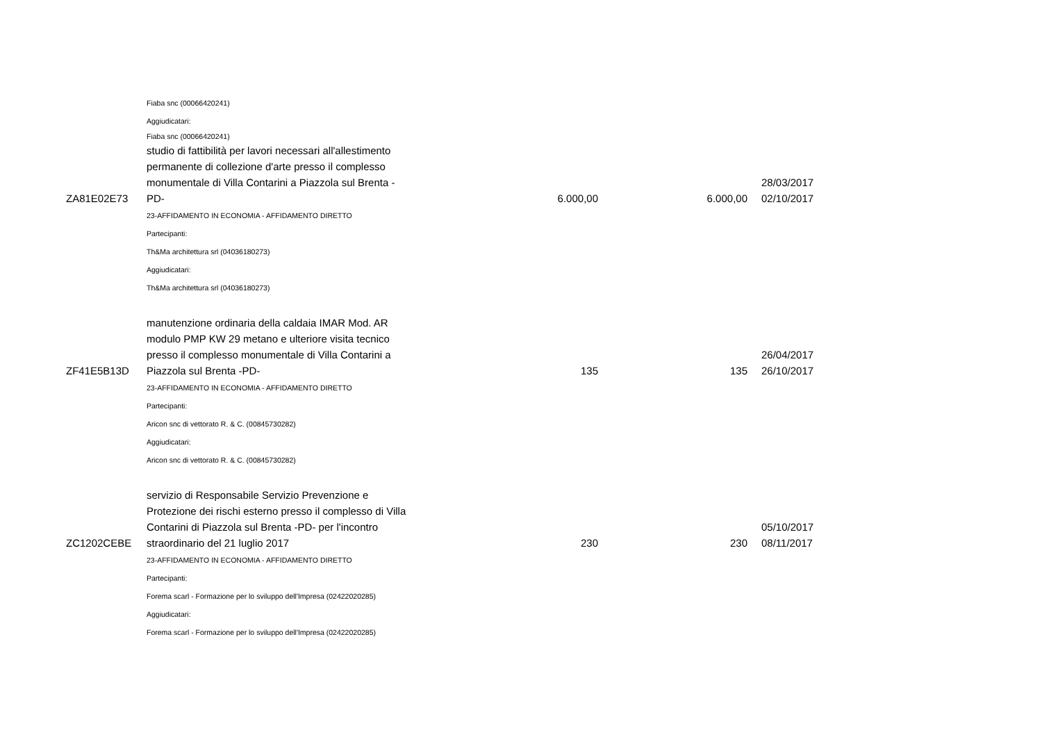Fiaba snc (00066420241)
Aggiudicatari:
Fiaba snc (00066420241)
| ZA81E02E73 | studio di fattibilità per lavori necessari all'allestimento permanente di collezione d'arte presso il complesso monumentale di Villa Contarini a Piazzola sul Brenta -PD- | 6.000,00 | 6.000,00 | 28/03/2017 02/10/2017 |
23-AFFIDAMENTO IN ECONOMIA - AFFIDAMENTO DIRETTO
Partecipanti:
Th&Ma architettura srl (04036180273)
Aggiudicatari:
Th&Ma architettura srl (04036180273)
| ZF41E5B13D | manutenzione ordinaria della caldaia IMAR Mod. AR modulo PMP KW 29 metano e ulteriore visita tecnico presso il complesso monumentale di Villa Contarini a Piazzola sul Brenta -PD- | 135 | 135 | 26/04/2017 26/10/2017 |
23-AFFIDAMENTO IN ECONOMIA - AFFIDAMENTO DIRETTO
Partecipanti:
Aricon snc di vettorato R. & C. (00845730282)
Aggiudicatari:
Aricon snc di vettorato R. & C. (00845730282)
| ZC1202CEBE | servizio di Responsabile Servizio Prevenzione e Protezione dei rischi esterno presso il complesso di Villa Contarini di Piazzola sul Brenta -PD- per l'incontro straordinario del 21 luglio 2017 | 230 | 230 | 05/10/2017 08/11/2017 |
23-AFFIDAMENTO IN ECONOMIA - AFFIDAMENTO DIRETTO
Partecipanti:
Forema scarl - Formazione per lo sviluppo dell'Impresa (02422020285)
Aggiudicatari:
Forema scarl - Formazione per lo sviluppo dell'Impresa (02422020285)